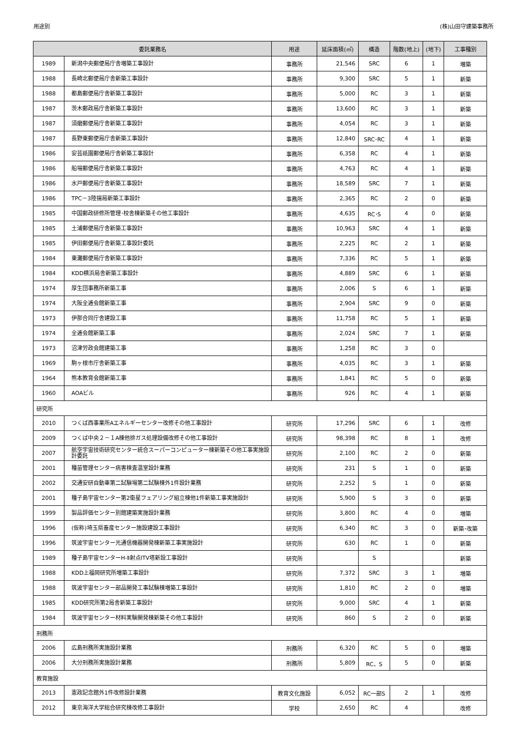用途別 (株)山田守建築事務所
| 委託業務名 | | 用途 | 延床面積(㎡) | 構造 | 階数(地上) | (地下) | 工事種別 |
| --- | --- | --- | --- | --- | --- | --- | --- |
| 1989 | 新潟中央郵便局庁舎増築工事設計 | 事務所 | 21,546 | SRC | 6 | 1 | 増築 |
| 1988 | 長崎北郵便局庁舎新築工事設計 | 事務所 | 9,300 | SRC | 5 | 1 | 新築 |
| 1988 | 都島郵便局庁舎新築工事設計 | 事務所 | 5,000 | RC | 3 | 1 | 新築 |
| 1987 | 茨木郵政局庁舎新築工事設計 | 事務所 | 13,600 | RC | 3 | 1 | 新築 |
| 1987 | 須磨郵便局庁舎新築工事設計 | 事務所 | 4,054 | RC | 3 | 1 | 新築 |
| 1987 | 長野東郵便局庁舎新築工事設計 | 事務所 | 12,840 | SRC･RC | 4 | 1 | 新築 |
| 1986 | 安芸祇園郵便局庁舎新築工事設計 | 事務所 | 6,358 | RC | 4 | 1 | 新築 |
| 1986 | 船場郵便局庁舎新築工事設計 | 事務所 | 4,763 | RC | 4 | 1 | 新築 |
| 1986 | 水戸郵便局庁舎新築工事設計 | 事務所 | 18,589 | SRC | 7 | 1 | 新築 |
| 1986 | TPC－3陸揚局新築工事設計 | 事務所 | 2,365 | RC | 2 | 0 | 新築 |
| 1985 | 中国郵政研修所管理･校舎棟新築その他工事設計 | 事務所 | 4,635 | RC･S | 4 | 0 | 新築 |
| 1985 | 土浦郵便局庁舎新築工事設計 | 事務所 | 10,963 | SRC | 4 | 1 | 新築 |
| 1985 | 伊田郵便局庁舎新築工事設計委託 | 事務所 | 2,225 | RC | 2 | 1 | 新築 |
| 1984 | 東灘郵便局庁舎新築工事設計 | 事務所 | 7,336 | RC | 5 | 1 | 新築 |
| 1984 | KDD横浜局舎新築工事設計 | 事務所 | 4,889 | SRC | 6 | 1 | 新築 |
| 1974 | 厚生団事務所新築工事 | 事務所 | 2,006 | S | 6 | 1 | 新築 |
| 1974 | 大阪全逓会館新築工事 | 事務所 | 2,904 | SRC | 9 | 0 | 新築 |
| 1973 | 伊那合同庁舎建設工事 | 事務所 | 11,758 | RC | 5 | 1 | 新築 |
| 1974 | 全逓会館新築工事 | 事務所 | 2,024 | SRC | 7 | 1 | 新築 |
| 1973 | 沼津労政会館建築工事 | 事務所 | 1,258 | RC | 3 | 0 | |
| 1969 | 駒ヶ根市庁舎新築工事 | 事務所 | 4,035 | RC | 3 | 1 | 新築 |
| 1964 | 熊本教育会館新築工事 | 事務所 | 1,841 | RC | 5 | 0 | 新築 |
| 1960 | AOAビル | 事務所 | 926 | RC | 4 | 1 | 新築 |
| 研究所 | | | | | | | |
| 2010 | つくば西事業所Aエネルギーセンター改修その他工事設計 | 研究所 | 17,296 | SRC | 6 | 1 | 改修 |
| 2009 | つくば中央２－１A棟他排ガス処理設備改修その他工事設計 | 研究所 | 98,398 | RC | 8 | 1 | 改修 |
| 2007 | 航空宇宙技術研究センター統合スーパーコンピューター棟新築その他工事実施設計委託 | 研究所 | 2,100 | RC | 2 | 0 | 新築 |
| 2001 | 種苗管理センター病害検査温室設計業務 | 研究所 | 231 | S | 1 | 0 | 新築 |
| 2002 | 交通安研自動車第二試験場第二試験棟外1件設計業務 | 研究所 | 2,252 | S | 1 | 0 | 新築 |
| 2001 | 種子島宇宙センター第2衛星フェアリング組立棟他1件新築工事実施設計 | 研究所 | 5,900 | S | 3 | 0 | 新築 |
| 1999 | 製品評価センター別館建築実施設計業務 | 研究所 | 3,800 | RC | 4 | 0 | 増築 |
| 1996 | (仮称)埼玉県畜産センター施設建設工事設計 | 研究所 | 6,340 | RC | 3 | 0 | 新築･改築 |
| 1996 | 筑波宇宙センター光通信機器開発棟新築工事実施設計 | 研究所 | 630 | RC | 1 | 0 | 新築 |
| 1989 | 種子島宇宙センターH-Ⅱ射点ITV塔新設工事設計 | 研究所 | | S | | | 新築 |
| 1988 | KDD上福岡研究所増築工事設計 | 研究所 | 7,372 | SRC | 3 | 1 | 増築 |
| 1988 | 筑波宇宙センター部品開発工事試験棟増築工事設計 | 研究所 | 1,810 | RC | 2 | 0 | 増築 |
| 1985 | KDD研究所第2局舎新築工事設計 | 研究所 | 9,000 | SRC | 4 | 1 | 新築 |
| 1984 | 筑波宇宙センター材料実験開発棟新築その他工事設計 | 研究所 | 860 | S | 2 | 0 | 新築 |
| 刑務所 | | | | | | | |
| 2006 | 広島刑務所実施設計業務 | 刑務所 | 6,320 | RC | 5 | 0 | 増築 |
| 2006 | 大分刑務所実施設計業務 | 刑務所 | 5,809 | RC、S | 5 | 0 | 新築 |
| 教育施設 | | | | | | | |
| 2013 | 憲政記念館外1件改修設計業務 | 教育文化施設 | 6,052 | RC一部S | 2 | 1 | 改修 |
| 2012 | 東京海洋大学総合研究棟改修工事設計 | 学校 | 2,650 | RC | 4 | | 改修 |